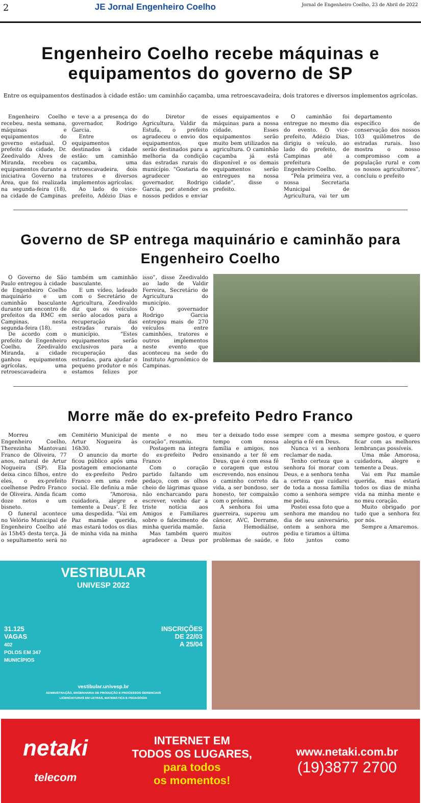2 JE Jornal Engenheiro Coelho Jornal de Engenheiro Coelho, 23 de Abril de 2022
Engenheiro Coelho recebe máquinas e equipamentos do governo de SP
Entre os equipamentos destinados à cidade estão: um caminhão caçamba, uma retroescavadeira, dois tratores e diversos implementos agrícolas.
Engenheiro Coelho recebeu, nesta semana, máquinas e equipamentos do governo estadual. O prefeito da cidade, Dr. Zeedivaldo Alves de Miranda, recebeu os equipamentos durante a iniciativa Governo na Área, que foi realizada na segunda-feira (18), na cidade de Campinas e teve a a presença do governador, Rodrigo Garcia.
Entre os equipamentos destinados à cidade estão: um caminhão caçamba, uma retroescavadeira, dois tratores e diversos implementos agrícolas.
Ao lado do vice-prefeito, Adézio Dias e do Diretor de Agricultura, Valdir da Estufa, o prefeito agradeceu o envio dos equipamentos, que serão destinados para a melhoria da condição das estradas rurais do município. “Gostaria de agradecer ao governador, Rodrigo Garcia, por atender os nossos pedidos e enviar esses equipamentos e máquinas para a nossa cidade. Esses equipamentos serão muito bem utilizados na agricultura. O caminhão caçamba já está disponível e os demais equipamentos serão entregues na nossa cidade”, disse o prefeito.
O caminhão foi entregue no mesmo dia do evento. O vice-prefeito, Adézio Dias, dirigiu o veículo, ao lado do prefeito, de Campinas até a prefeitura de Engenheiro Coelho.
“Pela primeira vez, a nossa Secretaria Municipal de Agricultura, vai ter um departamento específico de conservação dos nossos 103 quilômetros de estradas rurais. Isso mostra o nosso compromisso com a população rural e com os nossos agricultores”, concluiu o prefeito
Governo de SP entrega maquinário e caminhão para Engenheiro Coelho
O Governo de São Paulo entregou à cidade de Engenheiro Coelho maquinário e um caminhão basculante durante um encontro de prefeitos da RMC em Campinas, nesta segunda-feira (18).
De acordo com o prefeito de Engenheiro Coelho, Zeedivaldo Miranda, a cidade ganhou equipamentos agrícolas, uma retroescavadeira e também um caminhão basculante.
E um vídeo, ladeado com o Secretário de Agricultura, Zeedivaldo diz que os veículos serão alocados para a recuperação das estradas rurais do município. “Estes equipamentos serão exclusivos para a recuperação das estradas, para ajudar o pequeno produtor e nós estamos felizes por isso”, disse Zeedivaldo ao lado de Valdir Ferreira, Secretário de Agricultura do município.
O governador Rodrigo Garcia entregou mais de 270 veículos entre caminhões, tratores e outros implementos neste evento que aconteceu na sede do Instituto Agronômico de Campinas.
Morre mãe do ex-prefeito Pedro Franco
Morreu em Engenheiro Coelho, Therezinha Mantovani Franco de Oliveira, 77 anos, natural de Artur Nogueira (SP). Ela deixa cinco filhos, entre eles, o ex-prefeito coelhense Pedro Franco de Oliveira. Ainda ficam doze netos e um bisneto.
O funeral acontece no Velório Municipal de Engenheiro Coelho até às 15h45 desta terça. Já o sepultamento será no Cemitério Municipal de Artur Nogueira às 16h30.
O anuncio da morte ficou público após uma postagem emocionante do ex-prefeito Pedro Franco em uma rede social. Ele definiu a mãe como “Amorosa, cuidadora, alegre e temente a Deus’. E fez uma despedida. “Vai em Paz mamãe querida, mas estará todos os dias de minha vida na minha mente e no meu coração”, resumiu.
Postagem na íntegra do ex-prefeito Pedro Franco
Com o coração partido faltando um pedaço, com os olhos cheio de lágrimas quase não encharcando para escrever, venho dar a triste notícia aos Amigos e Familiares sobre o falecimento de minha querida mamãe.
Mas também quero agradecer a Deus por ter a deixado todo esse tempo com nossa família e amigos, nos ensinando a ter fé em Deus, que é com essa fé e coragem que estou escrevendo, nos ensinou o caminho correto da vida, a ser bondoso, ser honesto, ter compaixão com o próximo.
A senhora foi uma guerreira, superou um câncer, AVC, Derrame, fazia Hemodiálise, muitos outros problemas de saúde, e sempre com a mesma alegria e fé em Deus.
Nunca vi a senhora reclamar de nada.
Tenho certeza que a senhora foi morar com Deus, e a senhora tenha a certeza que cuidarei de toda a nossa família como a senhora sempre me pediu.
Postei essa foto que a senhora me mandou no dia de seu aniversário, ontem a senhora me pediu e tiramos a última foto juntos como sempre gostou, e quero ficar com as melhores lembranças possíveis.
Uma mãe Amorosa, cuidadora, alegre e temente a Deus.
Vai em Paz mamãe querida, mas estará todos os dias de minha vida na minha mente e no meu coração.
Muito obrigado por tudo que a senhora fez por nós.
Sempre a Amaremos.
VESTIBULAR
UNIVESP 2022
31.125
VAGAS
402
POLOS EM 347
MUNICÍPIOS
INSCRIÇÕES
DE 22/03
A 25/04
vestibular.univesp.br
ADMINISTRAÇÃO, ENGENHARIA DE PRODUÇÃO E PROCESSOS GERENCIAIS
LICENCIATURAS EM LETRAS, MATEMÁTICA E PEDAGOGIA
netaki
telecom
INTERNET EM
TODOS OS LUGARES,
para todos
os momentos!
www.netaki.com.br
(19)3877 2700